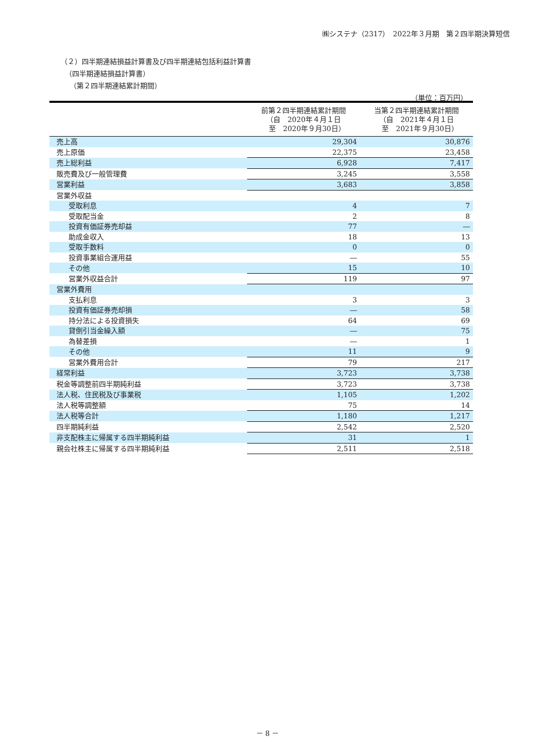㈱システナ（2317）　2022年３月期　第２四半期決算短信
（２）四半期連結損益計算書及び四半期連結包括利益計算書
（四半期連結損益計算書）
（第２四半期連結累計期間）
（単位：百万円）
| | 前第２四半期連結累計期間 （自 2020年４月１日 至 2020年９月30日） | 当第２四半期連結累計期間 （自 2021年４月１日 至 2021年９月30日） |
| --- | --- | --- |
| 売上高 | 29,304 | 30,876 |
| 売上原価 | 22,375 | 23,458 |
| 売上総利益 | 6,928 | 7,417 |
| 販売費及び一般管理費 | 3,245 | 3,558 |
| 営業利益 | 3,683 | 3,858 |
| 営業外収益 | | |
| 受取利息 | 4 | 7 |
| 受取配当金 | 2 | 8 |
| 投資有価証券売却益 | 77 | ― |
| 助成金収入 | 18 | 13 |
| 受取手数料 | 0 | 0 |
| 投資事業組合運用益 | ― | 55 |
| その他 | 15 | 10 |
| 営業外収益合計 | 119 | 97 |
| 営業外費用 | | |
| 支払利息 | 3 | 3 |
| 投資有価証券売却損 | ― | 58 |
| 持分法による投資損失 | 64 | 69 |
| 貸倒引当金繰入額 | ― | 75 |
| 為替差損 | ― | 1 |
| その他 | 11 | 9 |
| 営業外費用合計 | 79 | 217 |
| 経常利益 | 3,723 | 3,738 |
| 税金等調整前四半期純利益 | 3,723 | 3,738 |
| 法人税、住民税及び事業税 | 1,105 | 1,202 |
| 法人税等調整額 | 75 | 14 |
| 法人税等合計 | 1,180 | 1,217 |
| 四半期純利益 | 2,542 | 2,520 |
| 非支配株主に帰属する四半期純利益 | 31 | 1 |
| 親会社株主に帰属する四半期純利益 | 2,511 | 2,518 |
－ 8 －